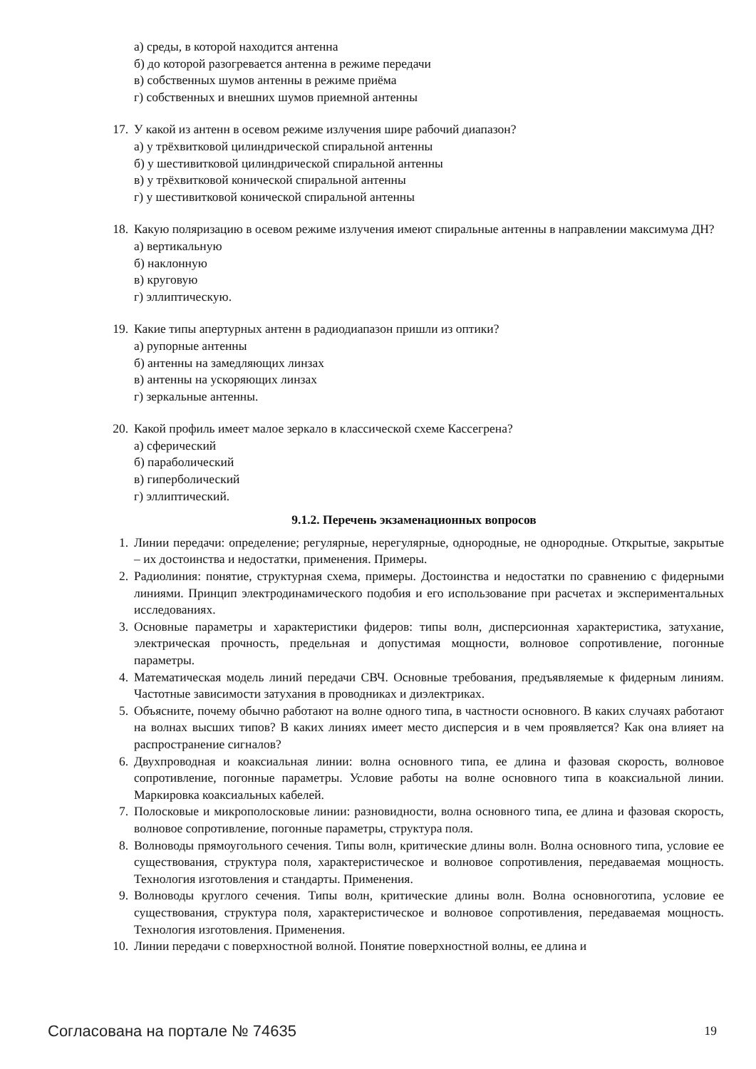а) среды, в которой находится антенна
б) до которой разогревается антенна в режиме передачи
в) собственных шумов антенны в режиме приёма
г) собственных и внешних шумов приемной антенны
17. У какой из антенн в осевом режиме излучения шире рабочий диапазон?
а) у трёхвитковой цилиндрической спиральной антенны
б) у шестивитковой цилиндрической спиральной антенны
в) у трёхвитковой конической спиральной антенны
г) у шестивитковой конической спиральной антенны
18. Какую поляризацию в осевом режиме излучения имеют спиральные антенны в направлении максимума ДН?
а) вертикальную
б) наклонную
в) круговую
г) эллиптическую.
19. Какие типы апертурных антенн в радиодиапазон пришли из оптики?
а) рупорные антенны
б) антенны на замедляющих линзах
в) антенны на ускоряющих линзах
г) зеркальные антенны.
20. Какой профиль имеет малое зеркало в классической схеме Кассегрена?
а) сферический
б) параболический
в) гиперболический
г) эллиптический.
9.1.2. Перечень экзаменационных вопросов
1. Линии передачи: определение; регулярные, нерегулярные, однородные, не однородные. Открытые, закрытые – их достоинства и недостатки, применения. Примеры.
2. Радиолиния: понятие, структурная схема, примеры. Достоинства и недостатки по сравнению с фидерными линиями. Принцип электродинамического подобия и его использование при расчетах и экспериментальных исследованиях.
3. Основные параметры и характеристики фидеров: типы волн, дисперсионная характеристика, затухание, электрическая прочность, предельная и допустимая мощности, волновое сопротивление, погонные параметры.
4. Математическая модель линий передачи СВЧ. Основные требования, предъявляемые к фидерным линиям. Частотные зависимости затухания в проводниках и диэлектриках.
5. Объясните, почему обычно работают на волне одного типа, в частности основного. В каких случаях работают на волнах высших типов? В каких линиях имеет место дисперсия и в чем проявляется? Как она влияет на распространение сигналов?
6. Двухпроводная и коаксиальная линии: волна основного типа, ее длина и фазовая скорость, волновое сопротивление, погонные параметры. Условие работы на волне основного типа в коаксиальной линии. Маркировка коаксиальных кабелей.
7. Полосковые и микрополосковые линии: разновидности, волна основного типа, ее длина и фазовая скорость, волновое сопротивление, погонные параметры, структура поля.
8. Волноводы прямоугольного сечения. Типы волн, критические длины волн. Волна основного типа, условие ее существования, структура поля, характеристическое и волновое сопротивления, передаваемая мощность. Технология изготовления и стандарты. Применения.
9. Волноводы круглого сечения. Типы волн, критические длины волн. Волна основноготипа, условие ее существования, структура поля, характеристическое и волновое сопротивления, передаваемая мощность. Технология изготовления. Применения.
10. Линии передачи с поверхностной волной. Понятие поверхностной волны, ее длина и
Согласована на портале № 74635 19